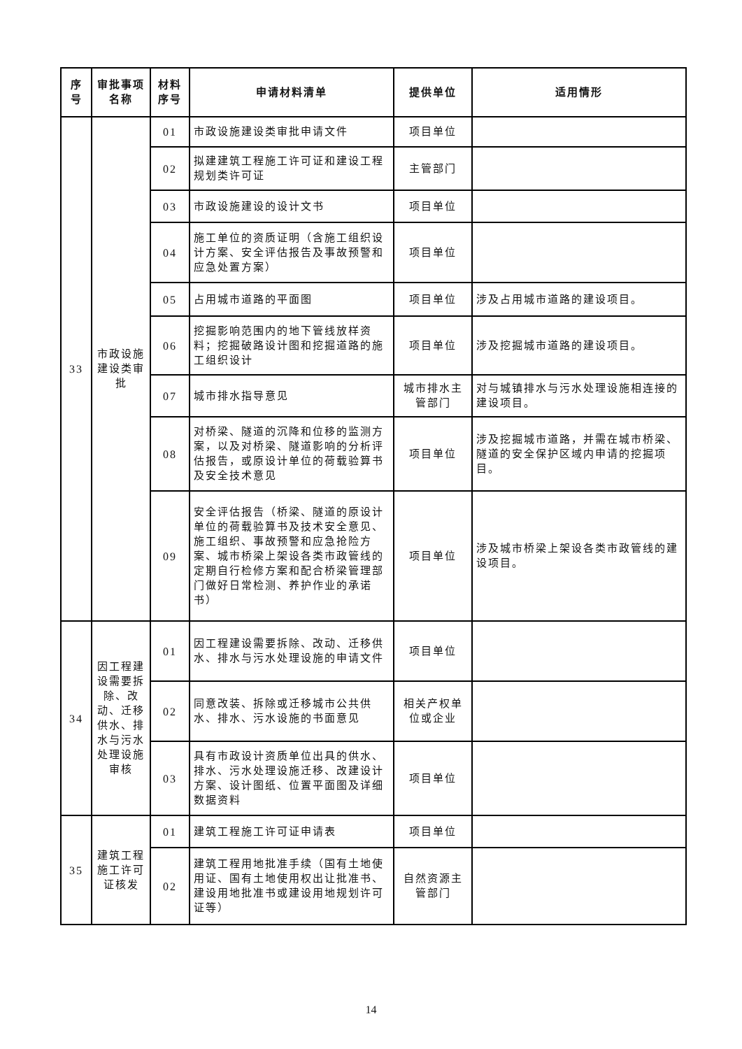| 序号 | 审批事项名称 | 材料序号 | 申请材料清单 | 提供单位 | 适用情形 |
| --- | --- | --- | --- | --- | --- |
| 33 | 市政设施建设类审批 | 01 | 市政设施建设类审批申请文件 | 项目单位 | |
| | | 02 | 拟建建筑工程施工许可证和建设工程规划类许可证 | 主管部门 | |
| | | 03 | 市政设施建设的设计文书 | 项目单位 | |
| | | 04 | 施工单位的资质证明（含施工组织设计方案、安全评估报告及事故预警和应急处置方案） | 项目单位 | |
| | | 05 | 占用城市道路的平面图 | 项目单位 | 涉及占用城市道路的建设项目。 |
| | | 06 | 挖掘影响范围内的地下管线放样资料；挖掘破路设计图和挖掘道路的施工组织设计 | 项目单位 | 涉及挖掘城市道路的建设项目。 |
| | | 07 | 城市排水指导意见 | 城市排水主管部门 | 对与城镇排水与污水处理设施相连接的建设项目。 |
| | | 08 | 对桥梁、隧道的沉降和位移的监测方案，以及对桥梁、隧道影响的分析评估报告，或原设计单位的荷载验算书及安全技术意见 | 项目单位 | 涉及挖掘城市道路，并需在城市桥梁、隧道的安全保护区域内申请的挖掘项目。 |
| | | 09 | 安全评估报告（桥梁、隧道的原设计单位的荷载验算书及技术安全意见、施工组织、事故预警和应急抢险方案、城市桥梁上架设各类市政管线的定期自行检修方案和配合桥梁管理部门做好日常检测、养护作业的承诺书） | 项目单位 | 涉及城市桥梁上架设各类市政管线的建设项目。 |
| 34 | 因工程建设需要拆除、改动、迁移供水、排水与污水处理设施审核 | 01 | 因工程建设需要拆除、改动、迁移供水、排水与污水处理设施的申请文件 | 项目单位 | |
| | | 02 | 同意改装、拆除或迁移城市公共供水、排水、污水设施的书面意见 | 相关产权单位或企业 | |
| | | 03 | 具有市政设计资质单位出具的供水、排水、污水处理设施迁移、改建设计方案、设计图纸、位置平面图及详细数据资料 | 项目单位 | |
| 35 | 建筑工程施工许可证核发 | 01 | 建筑工程施工许可证申请表 | 项目单位 | |
| | | 02 | 建筑工程用地批准手续（国有土地使用证、国有土地使用权出让批准书、建设用地批准书或建设用地规划许可证等） | 自然资源主管部门 | |
14